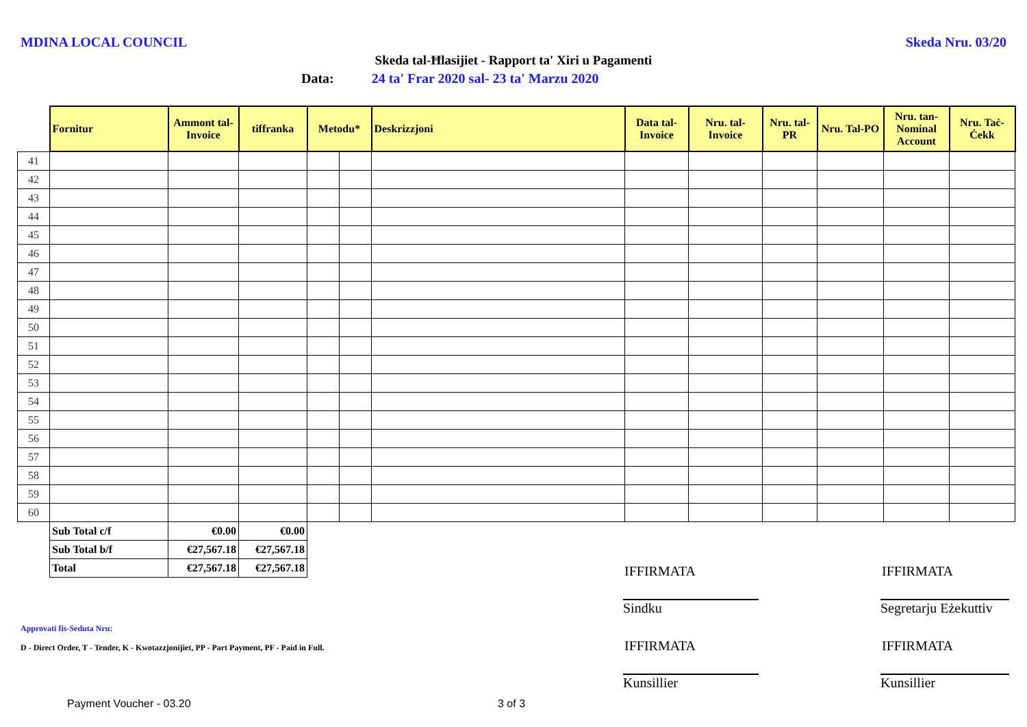MDINA LOCAL COUNCIL Skeda Nru. 03/20
Skeda tal-Ħlasijiet - Rapport ta' Xiri u Pagamenti
Data: 24 ta' Frar 2020 sal- 23 ta' Marzu 2020
| | Fornitur | Ammont tal-Invoice | tiffranka | Metodu* | | Deskrizzjoni | Data tal-Invoice | Nru. tal-Invoice | Nru. tal-PR | Nru. Tal-PO | Nru. tan-Nominal Account | Nru. Taċ-Ċekk |
| 41 | | | | | | | | | | | | |
| 42 | | | | | | | | | | | | |
| 43 | | | | | | | | | | | | |
| 44 | | | | | | | | | | | | |
| 45 | | | | | | | | | | | | |
| 46 | | | | | | | | | | | | |
| 47 | | | | | | | | | | | | |
| 48 | | | | | | | | | | | | |
| 49 | | | | | | | | | | | | |
| 50 | | | | | | | | | | | | |
| 51 | | | | | | | | | | | | |
| 52 | | | | | | | | | | | | |
| 53 | | | | | | | | | | | | |
| 54 | | | | | | | | | | | | |
| 55 | | | | | | | | | | | | |
| 56 | | | | | | | | | | | | |
| 57 | | | | | | | | | | | | |
| 58 | | | | | | | | | | | | |
| 59 | | | | | | | | | | | | |
| 60 | | | | | | | | | | | | |
| | Sub Total c/f | €0.00 | €0.00 | | | | | | | | | |
| | Sub Total b/f | €27,567.18 | €27,567.18 | | | | | | | | | |
| | Total | €27,567.18 | €27,567.18 | | | | | | | | | |
IFFIRMATA IFFIRMATA
Sindku
Segretarju Eżekuttiv
Approvati fis-Seduta Nru:
D - Direct Order, T - Tender, K - Kwotazzjonijiet, PP - Part Payment, PF - Paid in Full.
IFFIRMATA IFFIRMATA
Kunsillier Kunsillier
Payment Voucher - 03.20 3 of 3